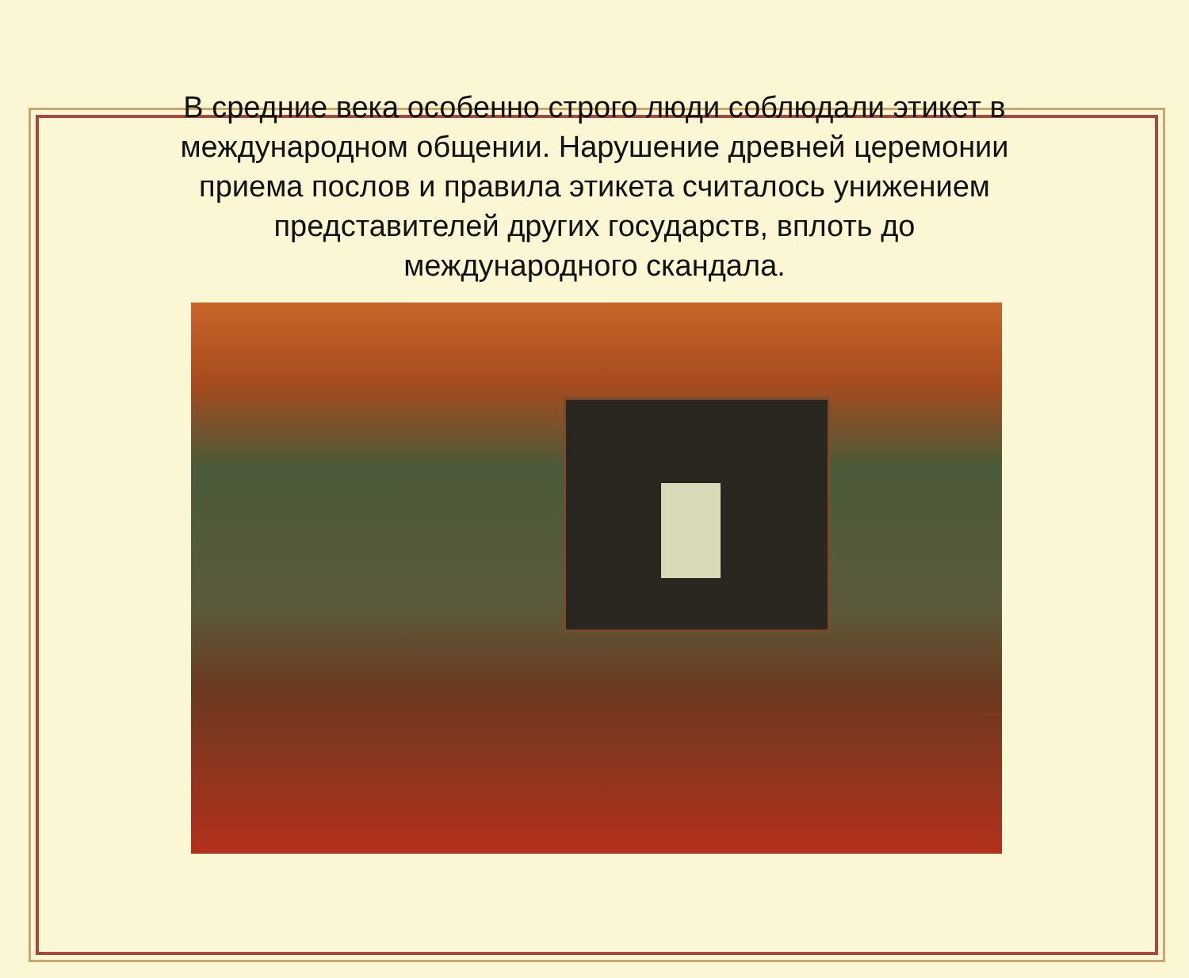В средние века особенно строго люди соблюдали этикет в международном общении. Нарушение древней церемонии приема послов и правила этикета считалось унижением представителей других государств, вплоть до международного скандала.